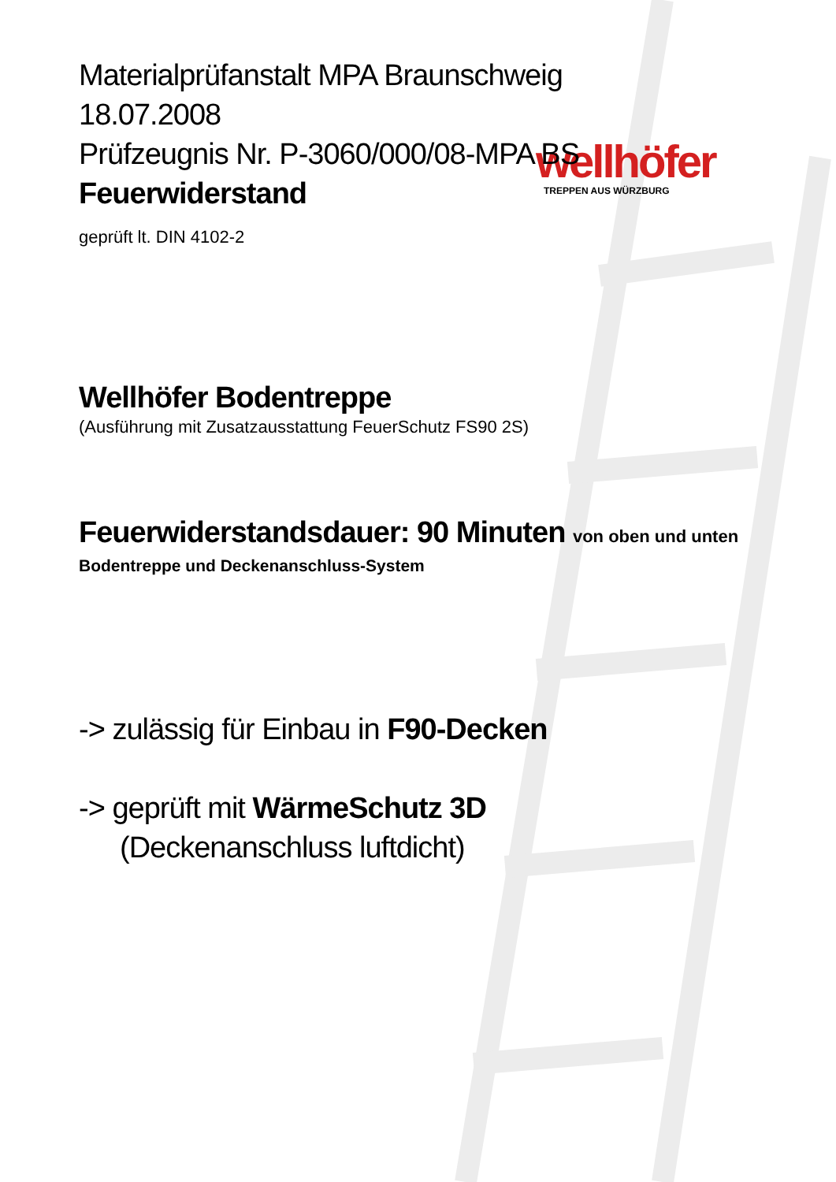wellhöfer
TREPPEN AUS WÜRZBURG
Materialprüfanstalt MPA Braunschweig
18.07.2008
Prüfzeugnis Nr. P-3060/000/08-MPA BS
Feuerwiderstand
geprüft lt. DIN 4102-2
Wellhöfer Bodentreppe
(Ausführung mit Zusatzausstattung FeuerSchutz FS90 2S)
Feuerwiderstandsdauer: 90 Minuten von oben und unten
Bodentreppe und Deckenanschluss-System
-> zulässig für Einbau in F90-Decken
-> geprüft mit WärmeSchutz 3D
(Deckenanschluss luftdicht)